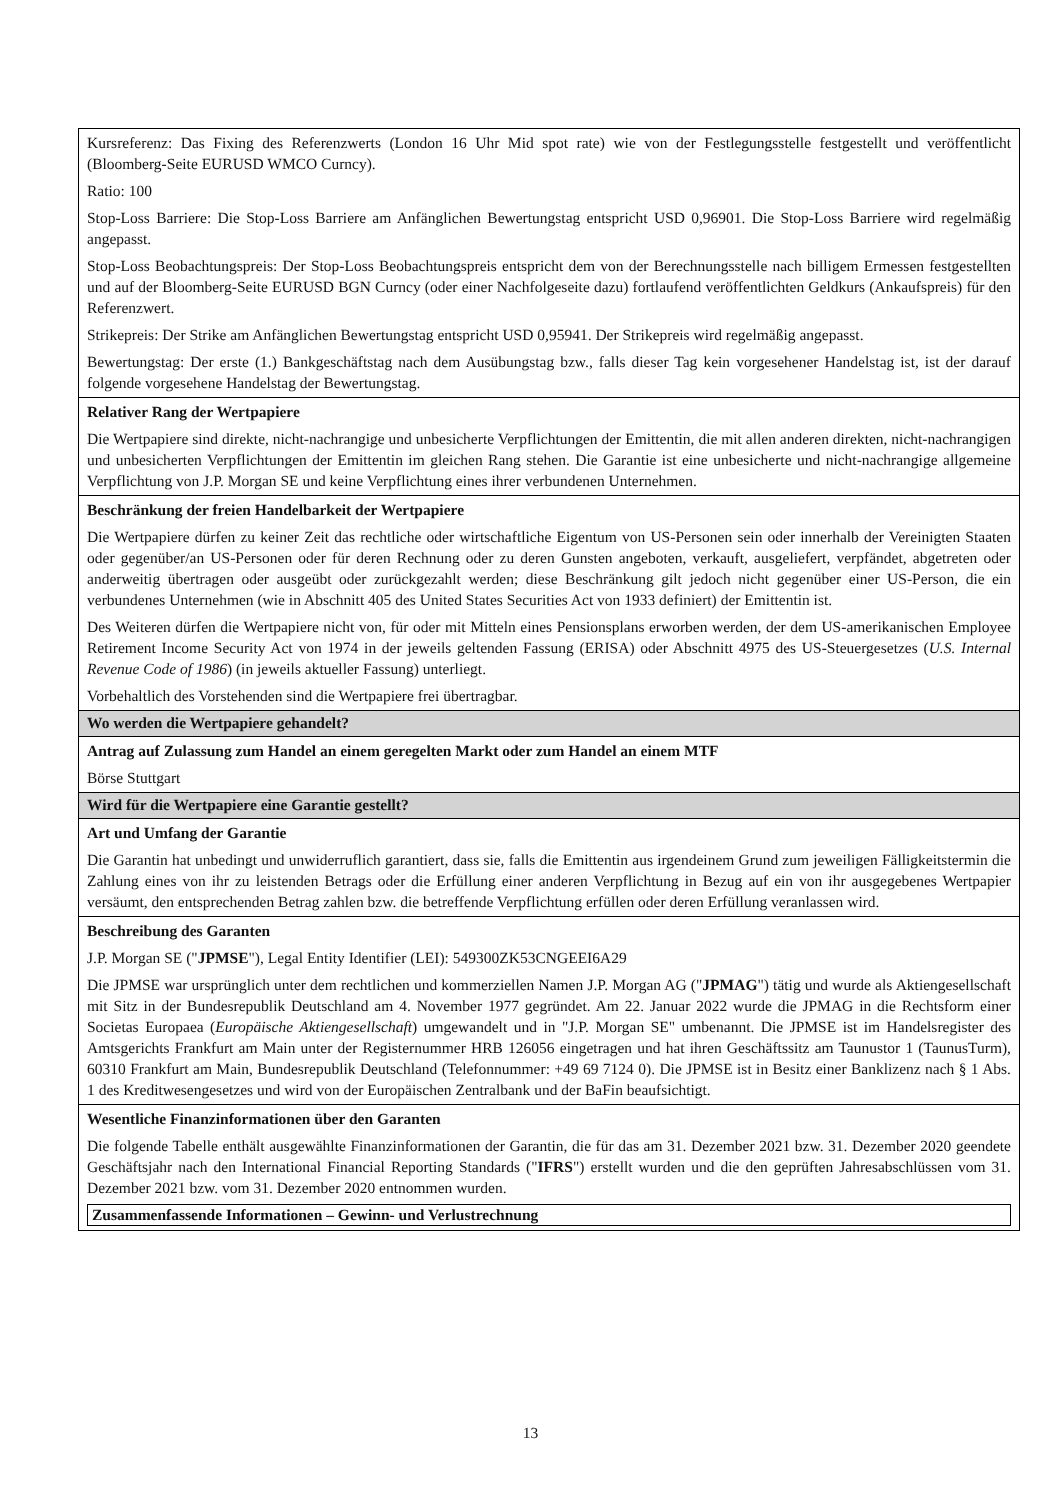| Kursreferenz: Das Fixing des Referenzwerts (London 16 Uhr Mid spot rate) wie von der Festlegungsstelle festgestellt und veröffentlicht (Bloomberg-Seite EURUSD WMCO Curncy). Ratio: 100 Stop-Loss Barriere: Die Stop-Loss Barriere am Anfänglichen Bewertungstag entspricht USD 0,96901. Die Stop-Loss Barriere wird regelmäßig angepasst. Stop-Loss Beobachtungspreis: Der Stop-Loss Beobachtungspreis entspricht dem von der Berechnungsstelle nach billigem Ermessen festgestellten und auf der Bloomberg-Seite EURUSD BGN Curncy (oder einer Nachfolgeseite dazu) fortlaufend veröffentlichten Geldkurs (Ankaufspreis) für den Referenzwert. Strikepreis: Der Strike am Anfänglichen Bewertungstag entspricht USD 0,95941. Der Strikepreis wird regelmäßig angepasst. Bewertungstag: Der erste (1.) Bankgeschäftstag nach dem Ausübungstag bzw., falls dieser Tag kein vorgesehener Handelstag ist, ist der darauf folgende vorgesehene Handelstag der Bewertungstag. |
| Relativer Rang der Wertpapiere Die Wertpapiere sind direkte, nicht-nachrangige und unbesicherte Verpflichtungen der Emittentin, die mit allen anderen direkten, nicht-nachrangigen und unbesicherten Verpflichtungen der Emittentin im gleichen Rang stehen. Die Garantie ist eine unbesicherte und nicht-nachrangige allgemeine Verpflichtung von J.P. Morgan SE und keine Verpflichtung eines ihrer verbundenen Unternehmen. |
| Beschränkung der freien Handelbarkeit der Wertpapiere Die Wertpapiere dürfen zu keiner Zeit das rechtliche oder wirtschaftliche Eigentum von US-Personen sein oder innerhalb der Vereinigten Staaten oder gegenüber/an US-Personen oder für deren Rechnung oder zu deren Gunsten angeboten, verkauft, ausgeliefert, verpfändet, abgetreten oder anderweitig übertragen oder ausgeübt oder zurückgezahlt werden; diese Beschränkung gilt jedoch nicht gegenüber einer US-Person, die ein verbundenes Unternehmen (wie in Abschnitt 405 des United States Securities Act von 1933 definiert) der Emittentin ist. Des Weiteren dürfen die Wertpapiere nicht von, für oder mit Mitteln eines Pensionsplans erworben werden, der dem US-amerikanischen Employee Retirement Income Security Act von 1974 in der jeweils geltenden Fassung (ERISA) oder Abschnitt 4975 des US-Steuergesetzes ( U.S. Internal Revenue Code of 1986 ) (in jeweils aktueller Fassung) unterliegt. Vorbehaltlich des Vorstehenden sind die Wertpapiere frei übertragbar. |
| Wo werden die Wertpapiere gehandelt? |
| Antrag auf Zulassung zum Handel an einem geregelten Markt oder zum Handel an einem MTF Börse Stuttgart |
| Wird für die Wertpapiere eine Garantie gestellt? |
| Art und Umfang der Garantie Die Garantin hat unbedingt und unwiderruflich garantiert, dass sie, falls die Emittentin aus irgendeinem Grund zum jeweiligen Fälligkeitstermin die Zahlung eines von ihr zu leistenden Betrags oder die Erfüllung einer anderen Verpflichtung in Bezug auf ein von ihr ausgegebenes Wertpapier versäumt, den entsprechenden Betrag zahlen bzw. die betreffende Verpflichtung erfüllen oder deren Erfüllung veranlassen wird. |
| Beschreibung des Garanten J.P. Morgan SE (" JPMSE "), Legal Entity Identifier (LEI): 549300ZK53CNGEEI6A29 Die JPMSE war ursprünglich unter dem rechtlichen und kommerziellen Namen J.P. Morgan AG (" JPMAG ") tätig und wurde als Aktiengesellschaft mit Sitz in der Bundesrepublik Deutschland am 4. November 1977 gegründet. Am 22. Januar 2022 wurde die JPMAG in die Rechtsform einer Societas Europaea ( Europäische Aktiengesellschaft ) umgewandelt und in "J.P. Morgan SE" umbenannt. Die JPMSE ist im Handelsregister des Amtsgerichts Frankfurt am Main unter der Registernummer HRB 126056 eingetragen und hat ihren Geschäftssitz am Taunustor 1 (TaunusTurm), 60310 Frankfurt am Main, Bundesrepublik Deutschland (Telefonnummer: +49 69 7124 0). Die JPMSE ist in Besitz einer Banklizenz nach § 1 Abs. 1 des Kreditwesengesetzes und wird von der Europäischen Zentralbank und der BaFin beaufsichtigt. |
| Wesentliche Finanzinformationen über den Garanten Die folgende Tabelle enthält ausgewählte Finanzinformationen der Garantin, die für das am 31. Dezember 2021 bzw. 31. Dezember 2020 geendete Geschäftsjahr nach den International Financial Reporting Standards (" IFRS ") erstellt wurden und die den geprüften Jahresabschlüssen vom 31. Dezember 2021 bzw. vom 31. Dezember 2020 entnommen wurden. / Zusammenfassende Informationen – Gewinn- und Verlustrechnung / |
13